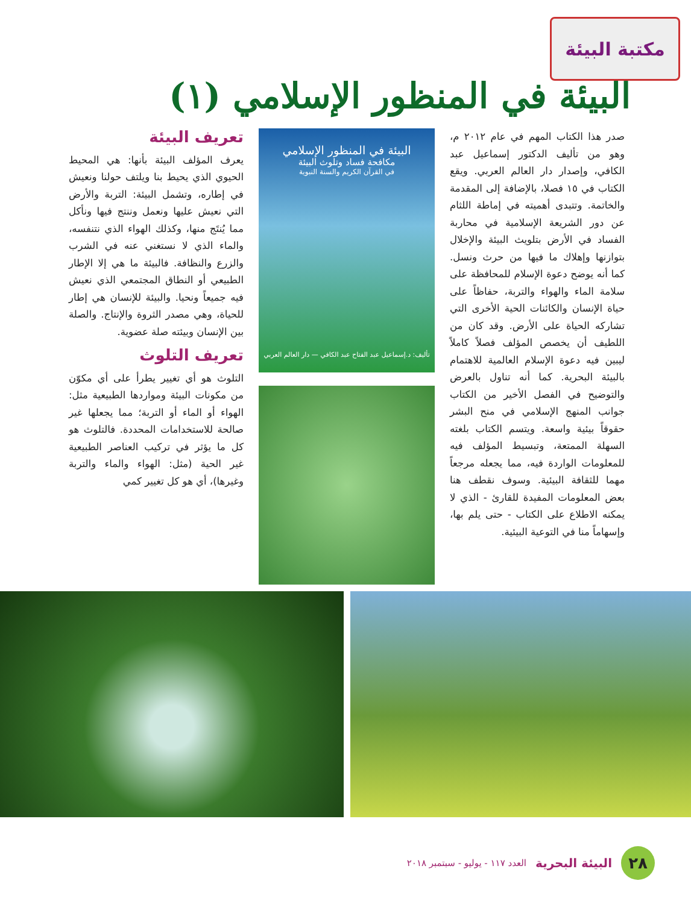مكتبة البيئة
البيئة في المنظور الإسلامي (١)
صدر هذا الكتاب المهم في عام ٢٠١٢ م، وهو من تأليف الدكتور إسماعيل عبد الكافي، وإصدار دار العالم العربي. ويقع الكتاب في ١٥ فصلا، بالإضافة إلى المقدمة والخاتمة. وتتبدى أهميته في إماطة اللثام عن دور الشريعة الإسلامية في محاربة الفساد في الأرض بتلويث البيئة والإخلال بتوازنها وإهلاك ما فيها من حرث ونسل. كما أنه يوضح دعوة الإسلام للمحافظة على سلامة الماء والهواء والتربة، حفاظاً على حياة الإنسان والكائنات الحية الأخرى التي تشاركه الحياة على الأرض. وقد كان من اللطيف أن يخصص المؤلف فصلاً كاملاً ليبين فيه دعوة الإسلام العالمية للاهتمام بالبيئة البحرية. كما أنه تناول بالعرض والتوضيح في الفصل الأخير من الكتاب جوانب المنهج الإسلامي في منح البشر حقوقاً بيئية واسعة. ويتسم الكتاب بلغته السهلة الممتعة، وتبسيط المؤلف فيه للمعلومات الواردة فيه، مما يجعله مرجعاً مهما للثقافة البيئية. وسوف نقطف هنا بعض المعلومات المفيدة للقارئ - الذي لا يمكنه الاطلاع على الكتاب - حتى يلم بها، وإسهاماً منا في التوعية البيئية.
البيئة في المنظور الإسلامي
مكافحة فساد وتلوث البيئة
في القرآن الكريم والسنة النبوية
تأليف: د.إسماعيل عبد الفتاح عبد الكافي — دار العالم العربي
تعريف البيئة
يعرف المؤلف البيئة بأنها: هي المحيط الحيوي الذي يحيط بنا ويلتف حولنا ونعيش في إطاره، وتشمل البيئة: التربة والأرض التي نعيش عليها ونعمل وننتج فيها ونأكل مما يُنتَج منها، وكذلك الهواء الذي نتنفسه، والماء الذي لا نستغني عنه في الشرب والزرع والنظافة. فالبيئة ما هي إلا الإطار الطبيعي أو النطاق المجتمعي الذي نعيش فيه جميعاً ونحيا. والبيئة للإنسان هي إطار للحياة، وهي مصدر الثروة والإنتاج. والصلة بين الإنسان وبيئته صلة عضوية.
تعريف التلوث
التلوث هو أي تغيير يطرأ على أي مكوّن من مكونات البيئة ومواردها الطبيعية مثل: الهواء أو الماء أو التربة؛ مما يجعلها غير صالحة للاستخدامات المحددة. فالتلوث هو كل ما يؤثر في تركيب العناصر الطبيعية غير الحية (مثل: الهواء والماء والتربة وغيرها)، أي هو كل تغيير كمي
٢٨
البيئة البحرية العدد ١١٧ - يوليو - سبتمبر ٢٠١٨